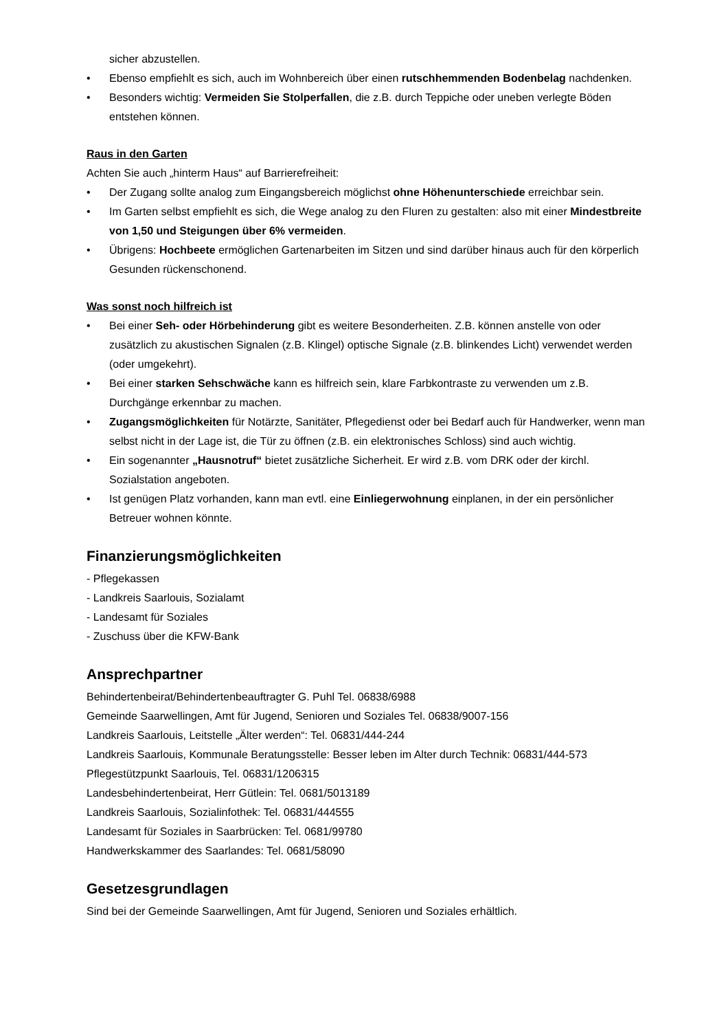sicher abzustellen.
• Ebenso empfiehlt es sich, auch im Wohnbereich über einen rutschhemmenden Bodenbelag nachdenken.
• Besonders wichtig: Vermeiden Sie Stolperfallen, die z.B. durch Teppiche oder uneben verlegte Böden entstehen können.
Raus in den Garten
Achten Sie auch „hinterm Haus“ auf Barrierefreiheit:
• Der Zugang sollte analog zum Eingangsbereich möglichst ohne Höhenunterschiede erreichbar sein.
• Im Garten selbst empfiehlt es sich, die Wege analog zu den Fluren zu gestalten: also mit einer Mindestbreite von 1,50 und Steigungen über 6% vermeiden.
• Übrigens: Hochbeete ermöglichen Gartenarbeiten im Sitzen und sind darüber hinaus auch für den körperlich Gesunden rückenschonend.
Was sonst noch hilfreich ist
• Bei einer Seh- oder Hörbehinderung gibt es weitere Besonderheiten. Z.B. können anstelle von oder zusätzlich zu akustischen Signalen (z.B. Klingel) optische Signale (z.B. blinkendes Licht) verwendet werden (oder umgekehrt).
• Bei einer starken Sehschwäche kann es hilfreich sein, klare Farbkontraste zu verwenden um z.B. Durchgänge erkennbar zu machen.
• Zugangsmöglichkeiten für Notärzte, Sanitäter, Pflegedienst oder bei Bedarf auch für Handwerker, wenn man selbst nicht in der Lage ist, die Tür zu öffnen (z.B. ein elektronisches Schloss) sind auch wichtig.
• Ein sogenannter „Hausnotruf“ bietet zusätzliche Sicherheit. Er wird z.B. vom DRK oder der kirchl. Sozialstation angeboten.
• Ist genügen Platz vorhanden, kann man evtl. eine Einliegerwohnung einplanen, in der ein persönlicher Betreuer wohnen könnte.
Finanzierungsmöglichkeiten
- Pflegekassen
- Landkreis Saarlouis, Sozialamt
- Landesamt für Soziales
- Zuschuss über die KFW-Bank
Ansprechpartner
Behindertenbeirat/Behindertenbeauftragter G. Puhl Tel. 06838/6988
Gemeinde Saarwellingen, Amt für Jugend, Senioren und Soziales Tel. 06838/9007-156
Landkreis Saarlouis, Leitstelle „Älter werden“: Tel. 06831/444-244
Landkreis Saarlouis, Kommunale Beratungsstelle: Besser leben im Alter durch Technik: 06831/444-573
Pflegestützpunkt Saarlouis, Tel. 06831/1206315
Landesbehindertenbeirat, Herr Gütlein: Tel. 0681/5013189
Landkreis Saarlouis, Sozialinfothek: Tel. 06831/444555
Landesamt für Soziales in Saarbrücken: Tel. 0681/99780
Handwerkskammer des Saarlandes: Tel. 0681/58090
Gesetzesgrundlagen
Sind bei der Gemeinde Saarwellingen, Amt für Jugend, Senioren und Soziales erhältlich.